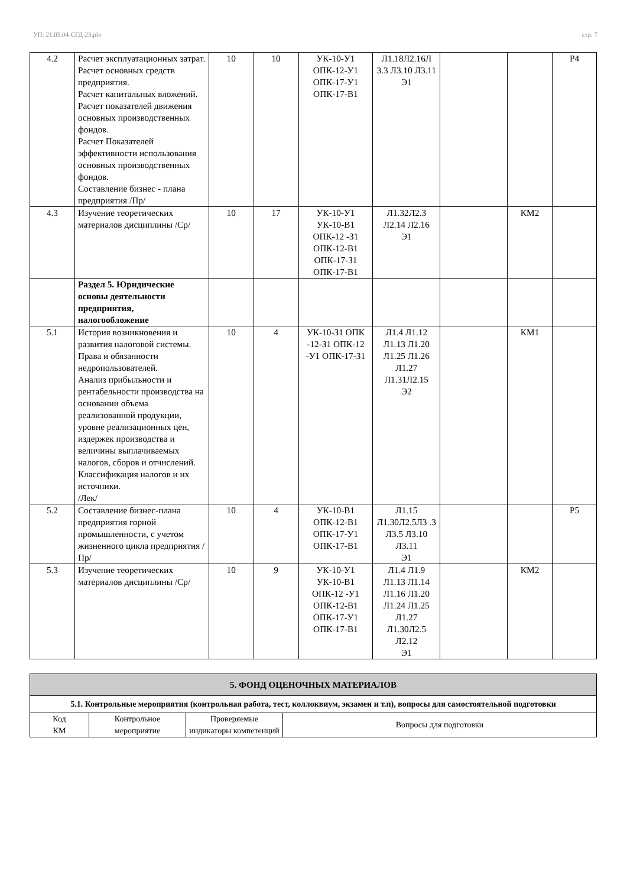УП: 21.05.04-СГД-23.plx стр. 7
| 4.2 | Расчет эксплуатационных затрат. Расчет основных средств предприятия. Расчет капитальных вложений. Расчет показателей движения основных производственных фондов. Расчет Показателей эффективности использования основных производственных фондов. Составление бизнес - плана предприятия /Пр/ | 10 | 10 | УК-10-У1 ОПК-12-У1 ОПК-17-У1 ОПК-17-В1 | Л1.18Л2.16Л 3.3 Л3.10 Л3.11 Э1 | | | Р4 |
| 4.3 | Изучение теоретических материалов дисциплины /Ср/ | 10 | 17 | УК-10-У1 УК-10-В1 ОПК-12 -З1 ОПК-12-В1 ОПК-17-З1 ОПК-17-В1 | Л1.32Л2.3 Л2.14 Л2.16 Э1 | | КМ2 | |
| | Раздел 5. Юридические основы деятельности предприятия, налогообложение | | | | | | | |
| 5.1 | История возникновения и развития налоговой системы. Права и обязанности недропользователей. Анализ прибыльности и рентабельности производства на основании объема реализованной продукции, уровне реализационных цен, издержек производства и величины выплачиваемых налогов, сборов и отчислений. Классификация налогов и их источники. /Лек/ | 10 | 4 | УК-10-З1 ОПК -12-З1 ОПК-12 -У1 ОПК-17-З1 | Л1.4 Л1.12 Л1.13 Л1.20 Л1.25 Л1.26 Л1.27 Л1.31Л2.15 Э2 | | КМ1 | |
| 5.2 | Составление бизнес-плана предприятия горной промышленности, с учетом жизненного цикла предприятия /Пр/ | 10 | 4 | УК-10-В1 ОПК-12-В1 ОПК-17-У1 ОПК-17-В1 | Л1.15 Л1.30Л2.5Л3 .3 Л3.5 Л3.10 Л3.11 Э1 | | | Р5 |
| 5.3 | Изучение теоретических материалов дисциплины /Ср/ | 10 | 9 | УК-10-У1 УК-10-В1 ОПК-12 -У1 ОПК-12-В1 ОПК-17-У1 ОПК-17-В1 | Л1.4 Л1.9 Л1.13 Л1.14 Л1.16 Л1.20 Л1.24 Л1.25 Л1.27 Л1.30Л2.5 Л2.12 Э1 | | КМ2 | |
| 5. ФОНД ОЦЕНОЧНЫХ МАТЕРИАЛОВ | | | |
| --- | --- | --- | --- |
| 5.1. Контрольные мероприятия (контрольная работа, тест, коллоквиум, экзамен и т.п), вопросы для самостоятельной подготовки | | | |
| Код КМ | Контрольное мероприятие | Проверяемые индикаторы компетенций | Вопросы для подготовки |